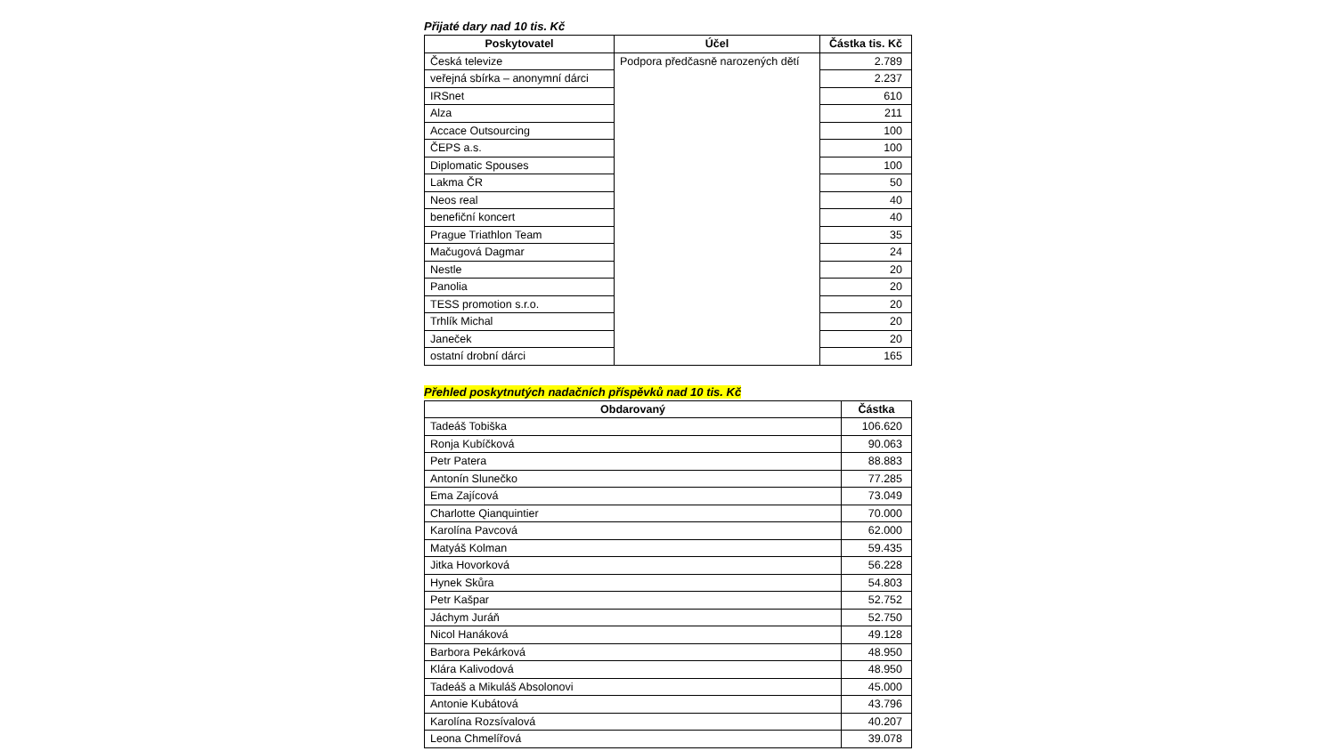Přijaté dary nad 10 tis. Kč
| Poskytovatel | Účel | Částka tis. Kč |
| --- | --- | --- |
| Česká televize | Podpora předčasně narozených dětí | 2.789 |
| veřejná sbírka – anonymní dárci | | 2.237 |
| IRSnet | | 610 |
| Alza | | 211 |
| Accace Outsourcing | | 100 |
| ČEPS a.s. | | 100 |
| Diplomatic Spouses | | 100 |
| Lakma ČR | | 50 |
| Neos real | | 40 |
| benefiční koncert | | 40 |
| Prague Triathlon Team | | 35 |
| Mačugová Dagmar | | 24 |
| Nestle | | 20 |
| Panolia | | 20 |
| TESS promotion s.r.o. | | 20 |
| Trhlík Michal | | 20 |
| Janeček | | 20 |
| ostatní drobní dárci | | 165 |
Přehled poskytnutých nadačních příspěvků nad 10 tis. Kč
| Obdarovaný | Částka |
| --- | --- |
| Tadeáš Tobiška | 106.620 |
| Ronja Kubíčková | 90.063 |
| Petr Patera | 88.883 |
| Antonín Slunečko | 77.285 |
| Ema Zajícová | 73.049 |
| Charlotte Qianquintier | 70.000 |
| Karolína Pavcová | 62.000 |
| Matyáš Kolman | 59.435 |
| Jitka Hovorková | 56.228 |
| Hynek Skůra | 54.803 |
| Petr Kašpar | 52.752 |
| Jáchym Juráň | 52.750 |
| Nicol Hanáková | 49.128 |
| Barbora Pekárková | 48.950 |
| Klára Kalivodová | 48.950 |
| Tadeáš a Mikuláš Absolonovi | 45.000 |
| Antonie Kubátová | 43.796 |
| Karolína Rozsívalová | 40.207 |
| Leona Chmelířová | 39.078 |